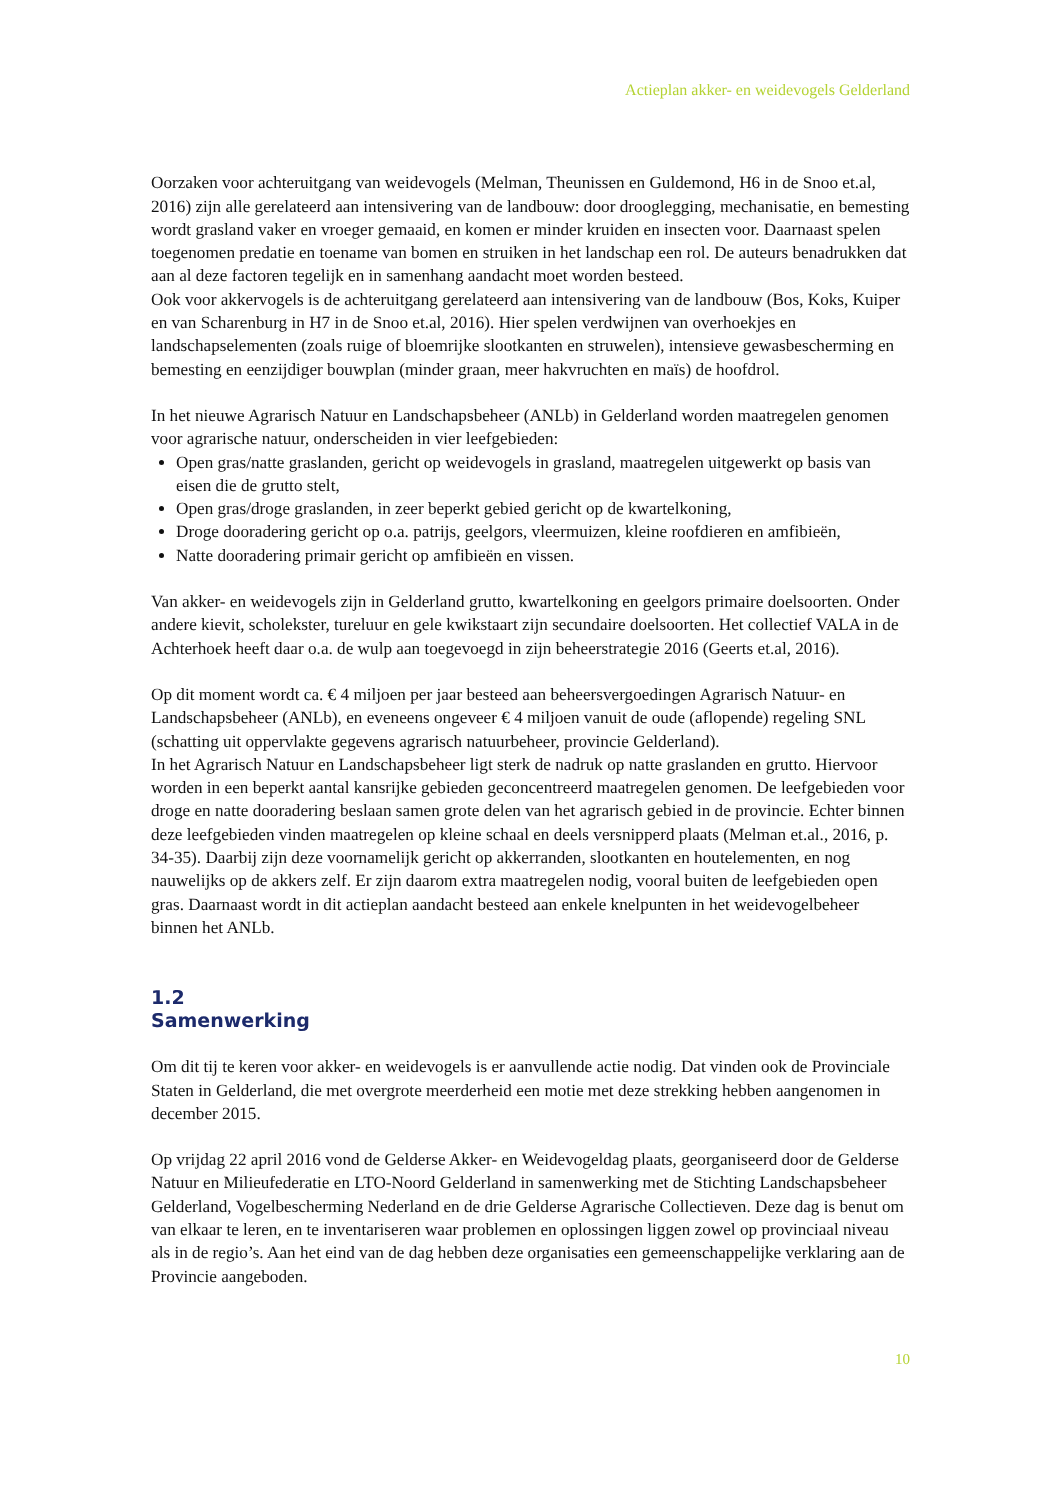Actieplan akker- en weidevogels Gelderland
Oorzaken voor achteruitgang van weidevogels (Melman, Theunissen en Guldemond, H6 in de Snoo et.al, 2016) zijn alle gerelateerd aan intensivering van de landbouw: door drooglegging, mechanisatie, en bemesting wordt grasland vaker en vroeger gemaaid, en komen er minder kruiden en insecten voor. Daarnaast spelen toegenomen predatie en toename van bomen en struiken in het landschap een rol. De auteurs benadrukken dat aan al deze factoren tegelijk en in samenhang aandacht moet worden besteed.
Ook voor akkervogels is de achteruitgang gerelateerd aan intensivering van de landbouw (Bos, Koks, Kuiper en van Scharenburg in H7 in de Snoo et.al, 2016). Hier spelen verdwijnen van overhoekjes en landschapselementen (zoals ruige of bloemrijke slootkanten en struwelen), intensieve gewasbescherming en bemesting en eenzijdiger bouwplan (minder graan, meer hakvruchten en maïs) de hoofdrol.
In het nieuwe Agrarisch Natuur en Landschapsbeheer (ANLb) in Gelderland worden maatregelen genomen voor agrarische natuur, onderscheiden in vier leefgebieden:
Open gras/natte graslanden, gericht op weidevogels in grasland, maatregelen uitgewerkt op basis van eisen die de grutto stelt,
Open gras/droge graslanden, in zeer beperkt gebied gericht op de kwartelkoning,
Droge dooradering gericht op o.a. patrijs, geelgors, vleermuizen, kleine roofdieren en amfibieën,
Natte dooradering primair gericht op amfibieën en vissen.
Van akker- en weidevogels zijn in Gelderland grutto, kwartelkoning en geelgors primaire doelsoorten. Onder andere kievit, scholekster, tureluur en gele kwikstaart zijn secundaire doelsoorten. Het collectief VALA in de Achterhoek heeft daar o.a. de wulp aan toegevoegd in zijn beheerstrategie 2016 (Geerts et.al, 2016).
Op dit moment wordt ca. € 4 miljoen per jaar besteed aan beheersvergoedingen Agrarisch Natuur- en Landschapsbeheer (ANLb), en eveneens ongeveer € 4 miljoen vanuit de oude (aflopende) regeling SNL (schatting uit oppervlakte gegevens agrarisch natuurbeheer, provincie Gelderland).
In het Agrarisch Natuur en Landschapsbeheer ligt sterk de nadruk op natte graslanden en grutto. Hiervoor worden in een beperkt aantal kansrijke gebieden geconcentreerd maatregelen genomen. De leefgebieden voor droge en natte dooradering beslaan samen grote delen van het agrarisch gebied in de provincie. Echter binnen deze leefgebieden vinden maatregelen op kleine schaal en deels versnipperd plaats (Melman et.al., 2016, p. 34-35). Daarbij zijn deze voornamelijk gericht op akkerranden, slootkanten en houtelementen, en nog nauwelijks op de akkers zelf. Er zijn daarom extra maatregelen nodig, vooral buiten de leefgebieden open gras. Daarnaast wordt in dit actieplan aandacht besteed aan enkele knelpunten in het weidevogelbeheer binnen het ANLb.
1.2
Samenwerking
Om dit tij te keren voor akker- en weidevogels is er aanvullende actie nodig. Dat vinden ook de Provinciale Staten in Gelderland, die met overgrote meerderheid een motie met deze strekking hebben aangenomen in december 2015.
Op vrijdag 22 april 2016 vond de Gelderse Akker- en Weidevogeldag plaats, georganiseerd door de Gelderse Natuur en Milieufederatie en LTO-Noord Gelderland in samenwerking met de Stichting Landschapsbeheer Gelderland, Vogelbescherming Nederland en de drie Gelderse Agrarische Collectieven. Deze dag is benut om van elkaar te leren, en te inventariseren waar problemen en oplossingen liggen zowel op provinciaal niveau als in de regio’s. Aan het eind van de dag hebben deze organisaties een gemeenschappelijke verklaring aan de Provincie aangeboden.
10